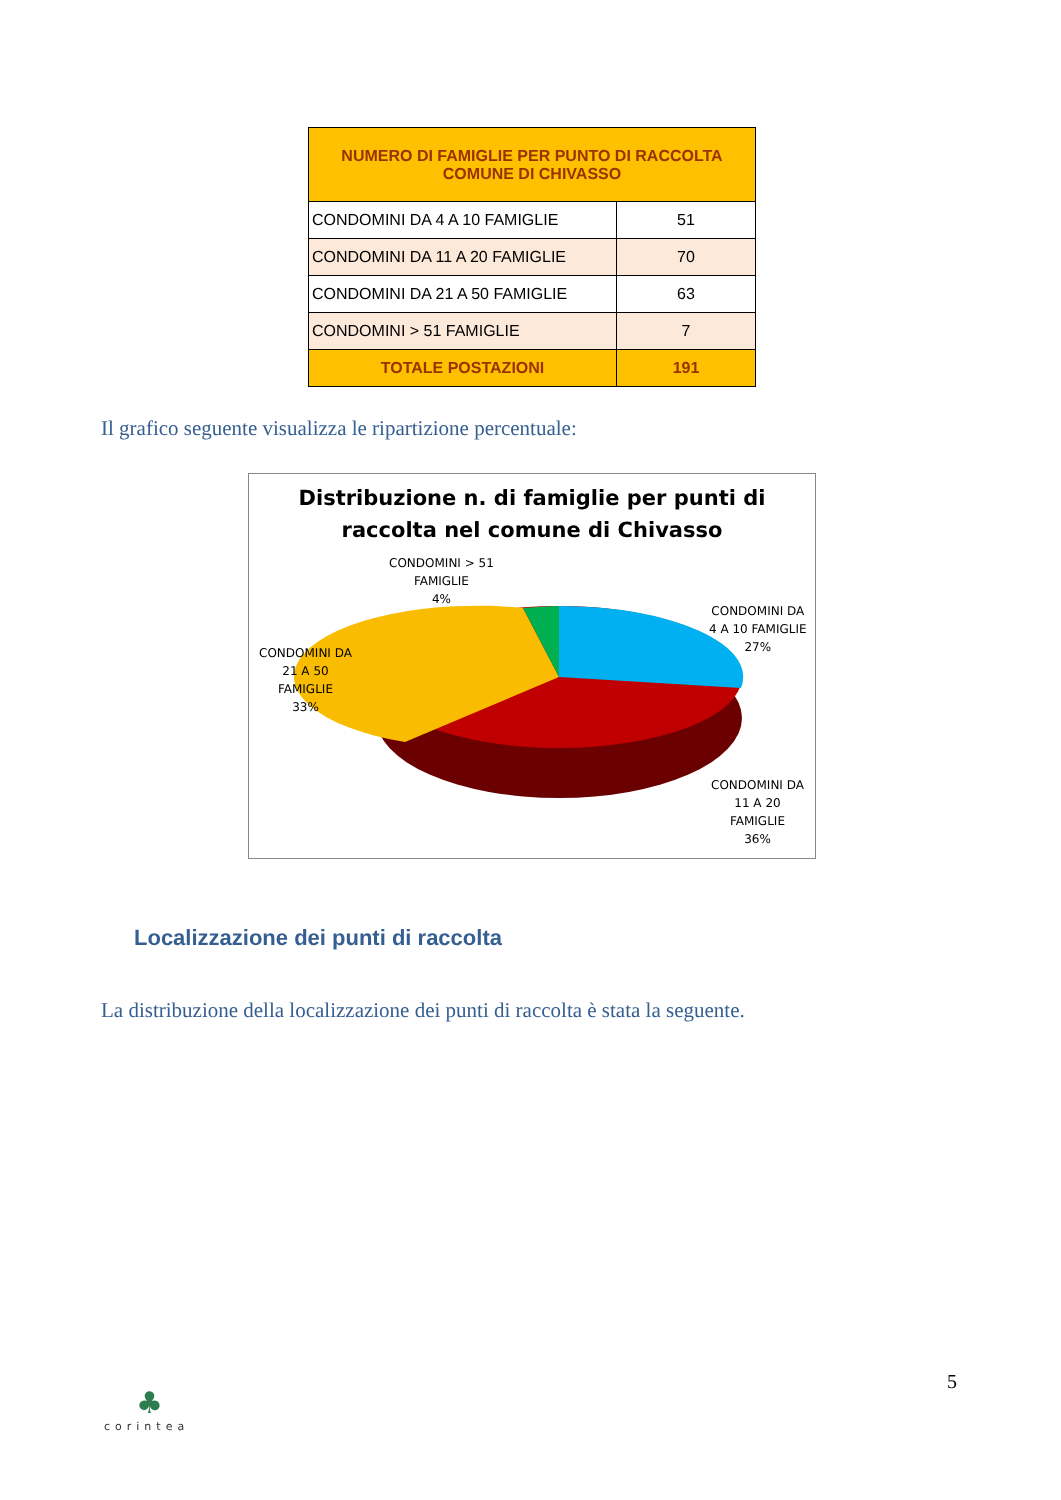| NUMERO DI FAMIGLIE PER PUNTO DI RACCOLTA COMUNE DI CHIVASSO | |
| --- | --- |
| CONDOMINI DA 4 A 10 FAMIGLIE | 51 |
| CONDOMINI DA 11 A 20 FAMIGLIE | 70 |
| CONDOMINI DA 21 A 50 FAMIGLIE | 63 |
| CONDOMINI > 51 FAMIGLIE | 7 |
| TOTALE POSTAZIONI | 191 |
Il grafico seguente visualizza le ripartizione percentuale:
Distribuzione n. di famiglie per punti di
raccolta nel comune di Chivasso
CONDOMINI > 51
FAMIGLIE
4%
CONDOMINI DA
4 A 10 FAMIGLIE
27%
CONDOMINI DA
21 A 50
FAMIGLIE
33%
CONDOMINI DA
11 A 20
FAMIGLIE
36%
Localizzazione dei punti di raccolta
La distribuzione della localizzazione dei punti di raccolta è stata la seguente.
♣
corintea
5